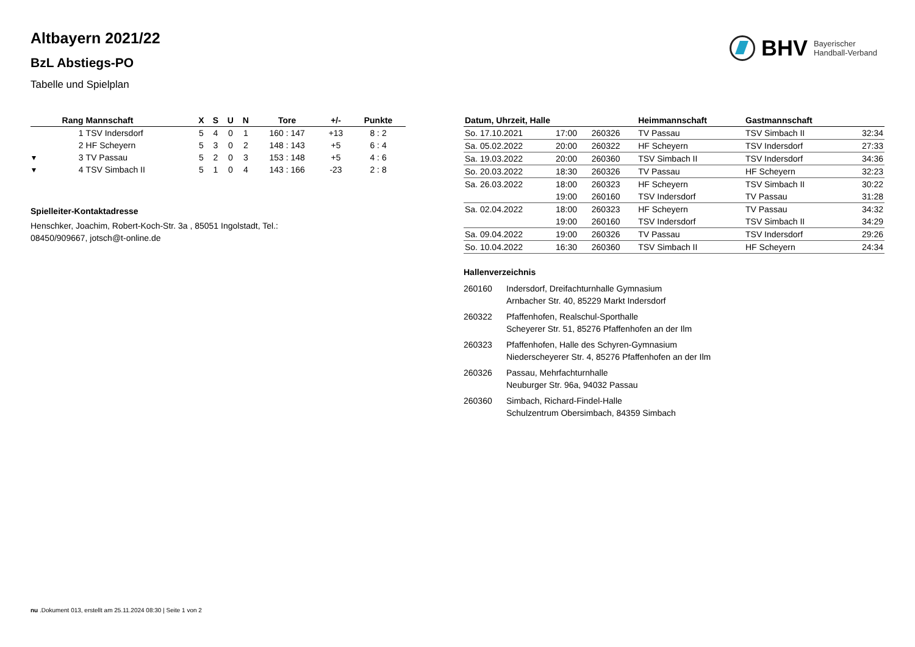BHV Bayerischer
Handball-Verband
Altbayern 2021/22
BzL Abstiegs-PO
Tabelle und Spielplan
| | Rang | Mannschaft | X | S | U | N | Tore | +/- | Punkte |
| --- | --- | --- | --- | --- | --- | --- | --- | --- | --- |
| | 1 | TSV Indersdorf | 5 | 4 | 0 | 1 | 160 : 147 | +13 | 8 : 2 |
| | 2 | HF Scheyern | 5 | 3 | 0 | 2 | 148 : 143 | +5 | 6 : 4 |
| ▾ | 3 | TV Passau | 5 | 2 | 0 | 3 | 153 : 148 | +5 | 4 : 6 |
| ▾ | 4 | TSV Simbach II | 5 | 1 | 0 | 4 | 143 : 166 | -23 | 2 : 8 |
Spielleiter-Kontaktadresse
Henschker, Joachim, Robert-Koch-Str. 3a , 85051 Ingolstadt, Tel.:
08450/909667, jotsch@t-online.de
| Datum, Uhrzeit, Halle | | | Heimmannschaft | Gastmannschaft | |
| --- | --- | --- | --- | --- | --- |
| So. 17.10.2021 | 17:00 | 260326 | TV Passau | TSV Simbach II | 32:34 |
| Sa. 05.02.2022 | 20:00 | 260322 | HF Scheyern | TSV Indersdorf | 27:33 |
| Sa. 19.03.2022 | 20:00 | 260360 | TSV Simbach II | TSV Indersdorf | 34:36 |
| So. 20.03.2022 | 18:30 | 260326 | TV Passau | HF Scheyern | 32:23 |
| Sa. 26.03.2022 | 18:00 | 260323 | HF Scheyern | TSV Simbach II | 30:22 |
| | 19:00 | 260160 | TSV Indersdorf | TV Passau | 31:28 |
| Sa. 02.04.2022 | 18:00 | 260323 | HF Scheyern | TV Passau | 34:32 |
| | 19:00 | 260160 | TSV Indersdorf | TSV Simbach II | 34:29 |
| Sa. 09.04.2022 | 19:00 | 260326 | TV Passau | TSV Indersdorf | 29:26 |
| So. 10.04.2022 | 16:30 | 260360 | TSV Simbach II | HF Scheyern | 24:34 |
Hallenverzeichnis
| 260160 | Indersdorf, Dreifachturnhalle Gymnasium Arnbacher Str. 40, 85229 Markt Indersdorf |
| 260322 | Pfaffenhofen, Realschul-Sporthalle Scheyerer Str. 51, 85276 Pfaffenhofen an der Ilm |
| 260323 | Pfaffenhofen, Halle des Schyren-Gymnasium Niederscheyerer Str. 4, 85276 Pfaffenhofen an der Ilm |
| 260326 | Passau, Mehrfachturnhalle Neuburger Str. 96a, 94032 Passau |
| 260360 | Simbach, Richard-Findel-Halle Schulzentrum Obersimbach, 84359 Simbach |
nu .Dokument 013, erstellt am 25.11.2024 08:30 | Seite 1 von 2